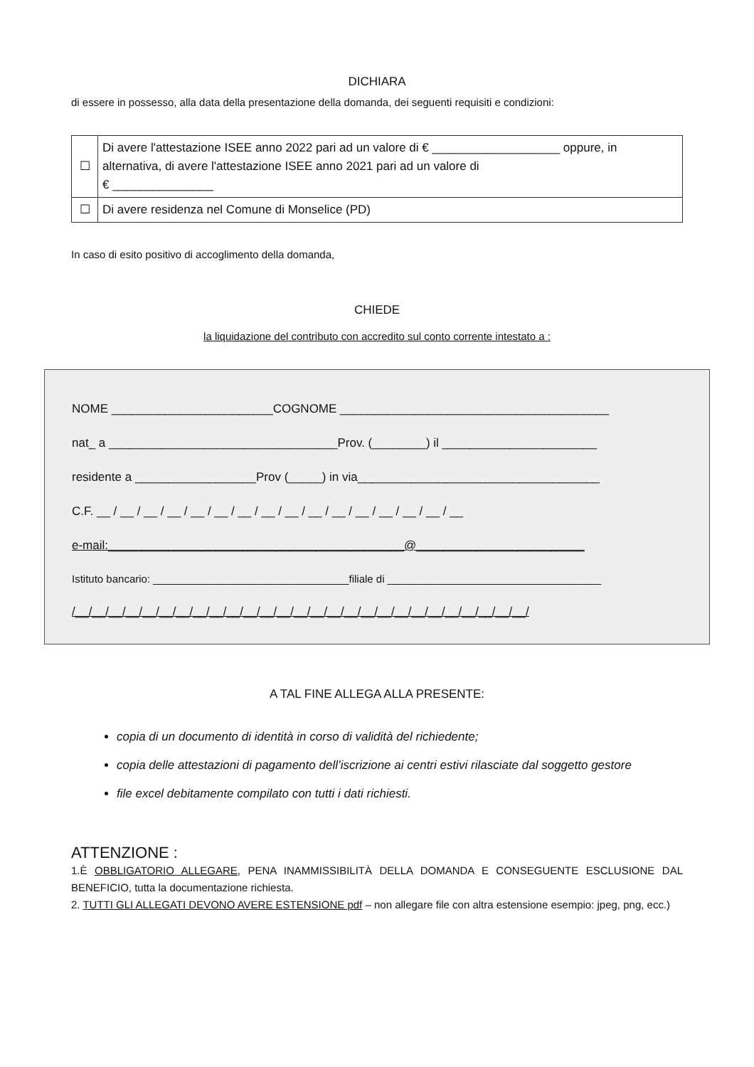DICHIARA
di essere in possesso, alla data della presentazione della domanda, dei seguenti requisiti e condizioni:
| ☐ | Di avere l'attestazione ISEE anno 2022 pari ad un valore di € ___________________ oppure, in alternativa, di avere l'attestazione ISEE anno 2021 pari ad un valore di € _______________ |
| ☐ | Di avere residenza nel Comune di Monselice (PD) |
In caso di esito positivo di accoglimento della domanda,
CHIEDE
la liquidazione del contributo con accredito sul conto corrente intestato a :
NOME ________________________COGNOME ________________________________________
nat_ a __________________________________Prov. (________) il _______________________
residente a __________________Prov (_____) in via____________________________________
C.F. __ / __ / __ / __ / __ / __ / __ / __ / __ / __ / __ / __ / __ / __ / __ / __
e-mail:____________________________________________@_________________________
Istituto bancario: _________________________________filiale di ____________________________________
/__/__/__/__/__/__/__/__/__/__/__/__/__/__/__/__/__/__/__/__/__/__/__/__/__/__/__/
A TAL FINE ALLEGA ALLA PRESENTE:
copia di un documento di identità in corso di validità del richiedente;
copia delle attestazioni di pagamento dell’iscrizione ai centri estivi rilasciate dal soggetto gestore
file excel debitamente compilato con tutti i dati richiesti.
ATTENZIONE :
1.È OBBLIGATORIO ALLEGARE, PENA INAMMISSIBILITÀ DELLA DOMANDA E CONSEGUENTE ESCLUSIONE DAL BENEFICIO, tutta la documentazione richiesta.
2. TUTTI GLI ALLEGATI DEVONO AVERE ESTENSIONE pdf – non allegare file con altra estensione esempio: jpeg, png, ecc.)